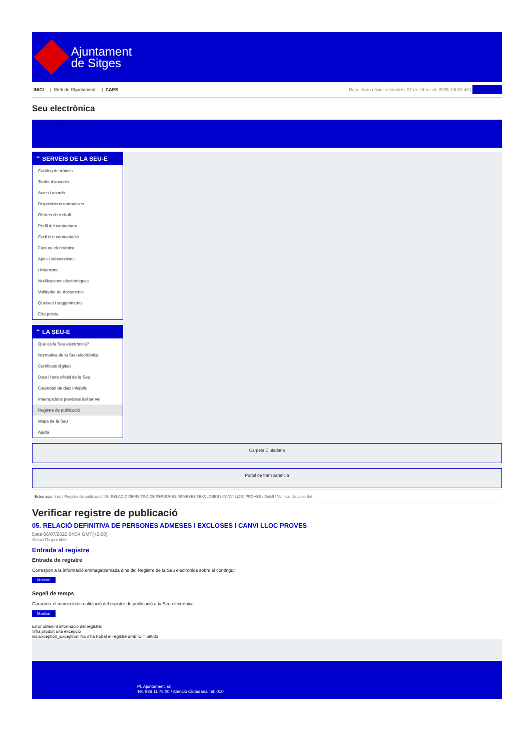Ajuntament
de Sitges
INICI | Web de l'Ajuntament | CAES
Data i hora oficial: divendres 07 de febrer de 2025, 06:53:46 | Directorios
Seu electrònica
Obtenir còpia autèntica
⌃ SERVEIS DE LA SEU-E
Catàleg de tràmits
Tauler d'anuncis
Actes i acords
Disposicions normatives
Ofertes de treball
Perfil del contractant
Codi ètic contractació
Factura electrònica
Ajuts i subvencions
Urbanisme
Notificacions electròniques
Validador de documents
Queixes i suggeriments
Cita prèvia
⌃ LA SEU-E
Què és la Seu electrònica?
Normativa de la Seu electrònica
Certificats digitals
Data i hora oficial de la Seu
Calendari de dies inhàbils
Interrupcions previstes del servei
Registre de publicació
Mapa de la Seu
Ajuda
Carpeta Ciutadana
Portal de transparència
Esteu aquí: Inici / Registre de publicació / 05. RELACIÓ DEFINITIVA DE PERSONES ADMESES I EXCLOSES I CANVI LLOC PROVES / Detall / Verificar disponibilitat
Verificar registre de publicació
05. RELACIÓ DEFINITIVA DE PERSONES ADMESES I EXCLOSES I CANVI LLOC PROVES
Data 06/07/2022 04:54 GMT(+2:00)
Acció Disponible
Entrada al registre
Entrada de registre
Correspon a la informació emmagatzemada dins del Registre de la Seu electrònica sobre el contingut
Mostrar
Segell de temps
Garanteix el moment de realització del registre de publicació a la Seu electrònica
Mostrar
Error obtenint informació del registre:
S'ha produit una excepció
ws.Exception_Exception: No s'ha trobat el registre amb ID = 59031
Pl. Ajuntament, sn.
Tel. 938 11 76 00 / Atenció Ciutadana Tel. 010